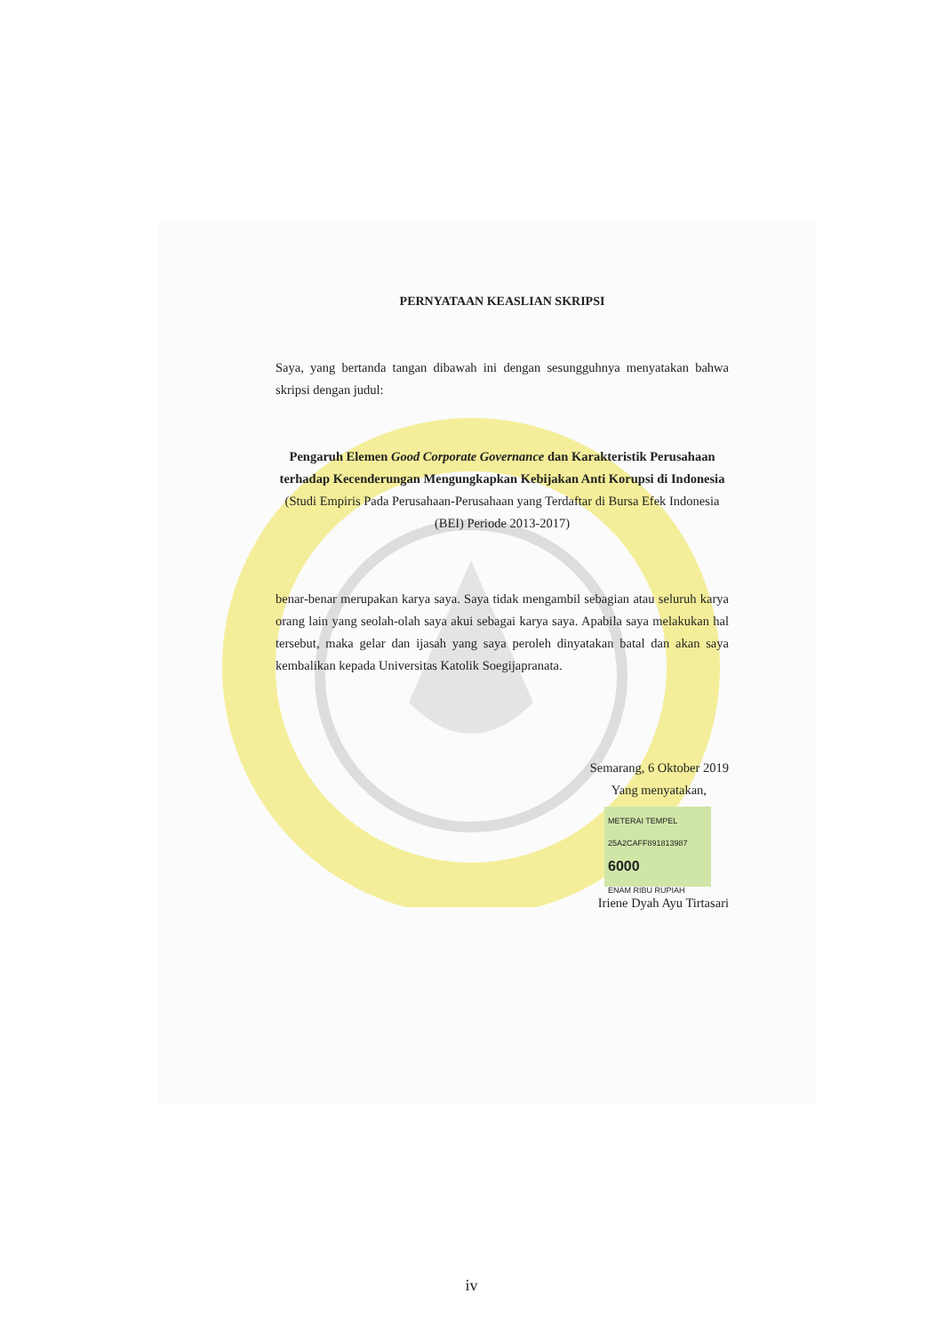PERNYATAAN KEASLIAN SKRIPSI
Saya, yang bertanda tangan dibawah ini dengan sesungguhnya menyatakan bahwa skripsi dengan judul:
Pengaruh Elemen Good Corporate Governance dan Karakteristik Perusahaan terhadap Kecenderungan Mengungkapkan Kebijakan Anti Korupsi di Indonesia (Studi Empiris Pada Perusahaan-Perusahaan yang Terdaftar di Bursa Efek Indonesia (BEI) Periode 2013-2017)
benar-benar merupakan karya saya. Saya tidak mengambil sebagian atau seluruh karya orang lain yang seolah-olah saya akui sebagai karya saya. Apabila saya melakukan hal tersebut, maka gelar dan ijasah yang saya peroleh dinyatakan batal dan akan saya kembalikan kepada Universitas Katolik Soegijapranata.
Semarang, 6 Oktober 2019
Yang menyatakan,
METERAI TEMPEL
25A2CAFF891813987
6000
ENAM RIBU RUPIAH
Iriene Dyah Ayu Tirtasari
iv